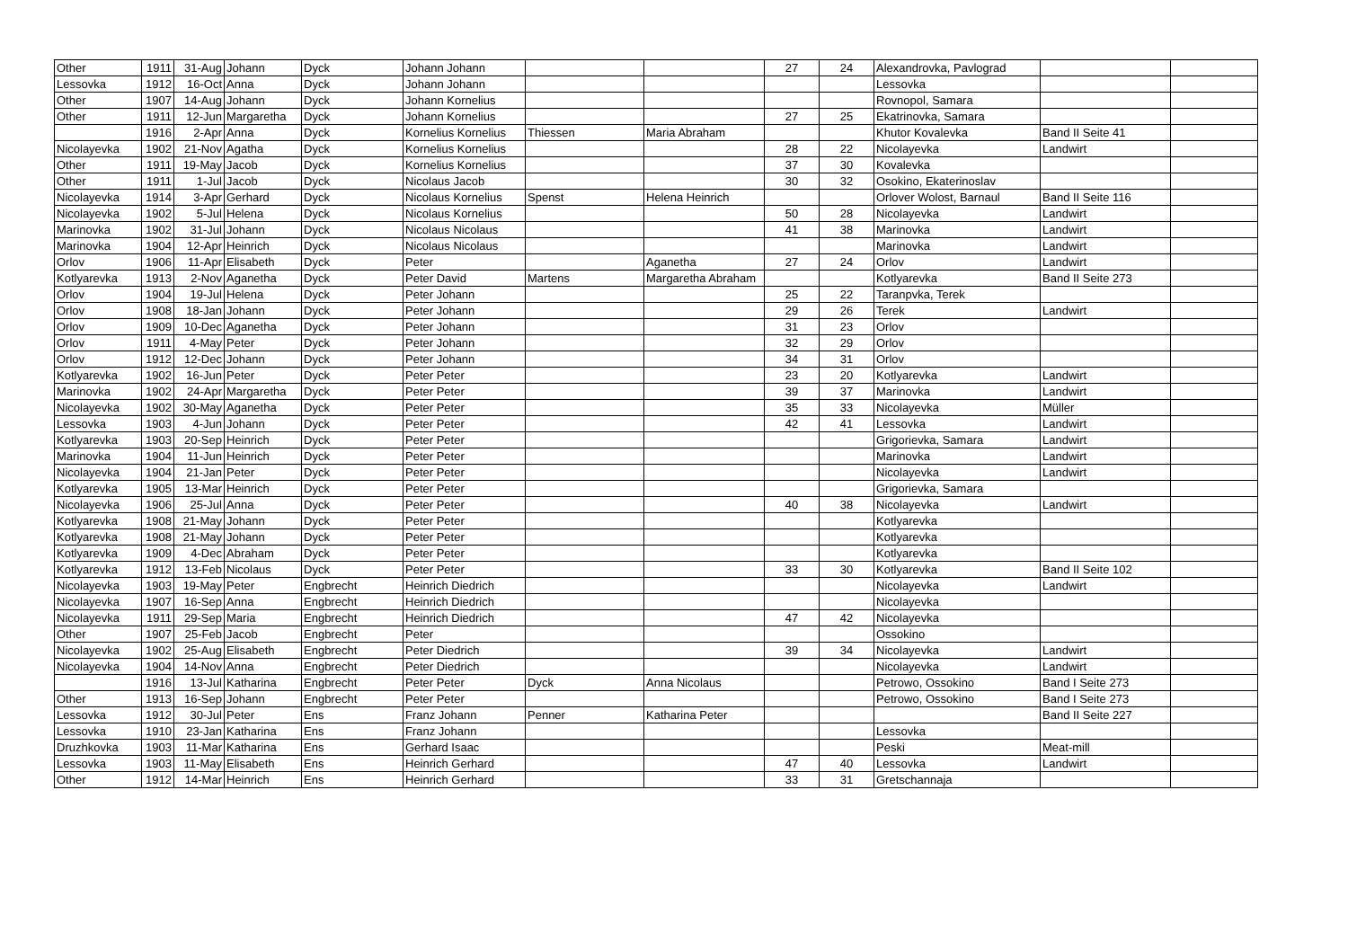| Other | 1911 | 31-Aug | Johann | Dyck | Johann Johann | | | 27 | 24 | Alexandrovka, Pavlograd | | |
| Lessovka | 1912 | 16-Oct | Anna | Dyck | Johann Johann | | | | | Lessovka | | |
| Other | 1907 | 14-Aug | Johann | Dyck | Johann Kornelius | | | | | Rovnopol, Samara | | |
| Other | 1911 | 12-Jun | Margaretha | Dyck | Johann Kornelius | | | 27 | 25 | Ekatrinovka, Samara | | |
| | 1916 | 2-Apr | Anna | Dyck | Kornelius Kornelius | Thiessen | Maria Abraham | | | Khutor Kovalevka | Band II Seite 41 | |
| Nicolayevka | 1902 | 21-Nov | Agatha | Dyck | Kornelius Kornelius | | | 28 | 22 | Nicolayevka | Landwirt | |
| Other | 1911 | 19-May | Jacob | Dyck | Kornelius Kornelius | | | 37 | 30 | Kovalevka | | |
| Other | 1911 | 1-Jul | Jacob | Dyck | Nicolaus Jacob | | | 30 | 32 | Osokino, Ekaterinoslav | | |
| Nicolayevka | 1914 | 3-Apr | Gerhard | Dyck | Nicolaus Kornelius | Spenst | Helena Heinrich | | | Orlover Wolost, Barnaul | Band II Seite 116 | |
| Nicolayevka | 1902 | 5-Jul | Helena | Dyck | Nicolaus Kornelius | | | 50 | 28 | Nicolayevka | Landwirt | |
| Marinovka | 1902 | 31-Jul | Johann | Dyck | Nicolaus Nicolaus | | | 41 | 38 | Marinovka | Landwirt | |
| Marinovka | 1904 | 12-Apr | Heinrich | Dyck | Nicolaus Nicolaus | | | | | Marinovka | Landwirt | |
| Orlov | 1906 | 11-Apr | Elisabeth | Dyck | Peter | | Aganetha | 27 | 24 | Orlov | Landwirt | |
| Kotlyarevka | 1913 | 2-Nov | Aganetha | Dyck | Peter David | Martens | Margaretha Abraham | | | Kotlyarevka | Band II Seite 273 | |
| Orlov | 1904 | 19-Jul | Helena | Dyck | Peter Johann | | | 25 | 22 | Taranpvka, Terek | | |
| Orlov | 1908 | 18-Jan | Johann | Dyck | Peter Johann | | | 29 | 26 | Terek | Landwirt | |
| Orlov | 1909 | 10-Dec | Aganetha | Dyck | Peter Johann | | | 31 | 23 | Orlov | | |
| Orlov | 1911 | 4-May | Peter | Dyck | Peter Johann | | | 32 | 29 | Orlov | | |
| Orlov | 1912 | 12-Dec | Johann | Dyck | Peter Johann | | | 34 | 31 | Orlov | | |
| Kotlyarevka | 1902 | 16-Jun | Peter | Dyck | Peter Peter | | | 23 | 20 | Kotlyarevka | Landwirt | |
| Marinovka | 1902 | 24-Apr | Margaretha | Dyck | Peter Peter | | | 39 | 37 | Marinovka | Landwirt | |
| Nicolayevka | 1902 | 30-May | Aganetha | Dyck | Peter Peter | | | 35 | 33 | Nicolayevka | Müller | |
| Lessovka | 1903 | 4-Jun | Johann | Dyck | Peter Peter | | | 42 | 41 | Lessovka | Landwirt | |
| Kotlyarevka | 1903 | 20-Sep | Heinrich | Dyck | Peter Peter | | | | | Grigorievka, Samara | Landwirt | |
| Marinovka | 1904 | 11-Jun | Heinrich | Dyck | Peter Peter | | | | | Marinovka | Landwirt | |
| Nicolayevka | 1904 | 21-Jan | Peter | Dyck | Peter Peter | | | | | Nicolayevka | Landwirt | |
| Kotlyarevka | 1905 | 13-Mar | Heinrich | Dyck | Peter Peter | | | | | Grigorievka, Samara | | |
| Nicolayevka | 1906 | 25-Jul | Anna | Dyck | Peter Peter | | | 40 | 38 | Nicolayevka | Landwirt | |
| Kotlyarevka | 1908 | 21-May | Johann | Dyck | Peter Peter | | | | | Kotlyarevka | | |
| Kotlyarevka | 1908 | 21-May | Johann | Dyck | Peter Peter | | | | | Kotlyarevka | | |
| Kotlyarevka | 1909 | 4-Dec | Abraham | Dyck | Peter Peter | | | | | Kotlyarevka | | |
| Kotlyarevka | 1912 | 13-Feb | Nicolaus | Dyck | Peter Peter | | | 33 | 30 | Kotlyarevka | Band II Seite 102 | |
| Nicolayevka | 1903 | 19-May | Peter | Engbrecht | Heinrich Diedrich | | | | | Nicolayevka | Landwirt | |
| Nicolayevka | 1907 | 16-Sep | Anna | Engbrecht | Heinrich Diedrich | | | | | Nicolayevka | | |
| Nicolayevka | 1911 | 29-Sep | Maria | Engbrecht | Heinrich Diedrich | | | 47 | 42 | Nicolayevka | | |
| Other | 1907 | 25-Feb | Jacob | Engbrecht | Peter | | | | | Ossokino | | |
| Nicolayevka | 1902 | 25-Aug | Elisabeth | Engbrecht | Peter Diedrich | | | 39 | 34 | Nicolayevka | Landwirt | |
| Nicolayevka | 1904 | 14-Nov | Anna | Engbrecht | Peter Diedrich | | | | | Nicolayevka | Landwirt | |
| | 1916 | 13-Jul | Katharina | Engbrecht | Peter Peter | Dyck | Anna Nicolaus | | | Petrowo, Ossokino | Band I Seite 273 | |
| Other | 1913 | 16-Sep | Johann | Engbrecht | Peter Peter | | | | | Petrowo, Ossokino | Band I Seite 273 | |
| Lessovka | 1912 | 30-Jul | Peter | Ens | Franz Johann | Penner | Katharina Peter | | | | Band II Seite 227 | |
| Lessovka | 1910 | 23-Jan | Katharina | Ens | Franz Johann | | | | | Lessovka | | |
| Druzhkovka | 1903 | 11-Mar | Katharina | Ens | Gerhard Isaac | | | | | Peski | Meat-mill | |
| Lessovka | 1903 | 11-May | Elisabeth | Ens | Heinrich Gerhard | | | 47 | 40 | Lessovka | Landwirt | |
| Other | 1912 | 14-Mar | Heinrich | Ens | Heinrich Gerhard | | | 33 | 31 | Gretschannaja | | |